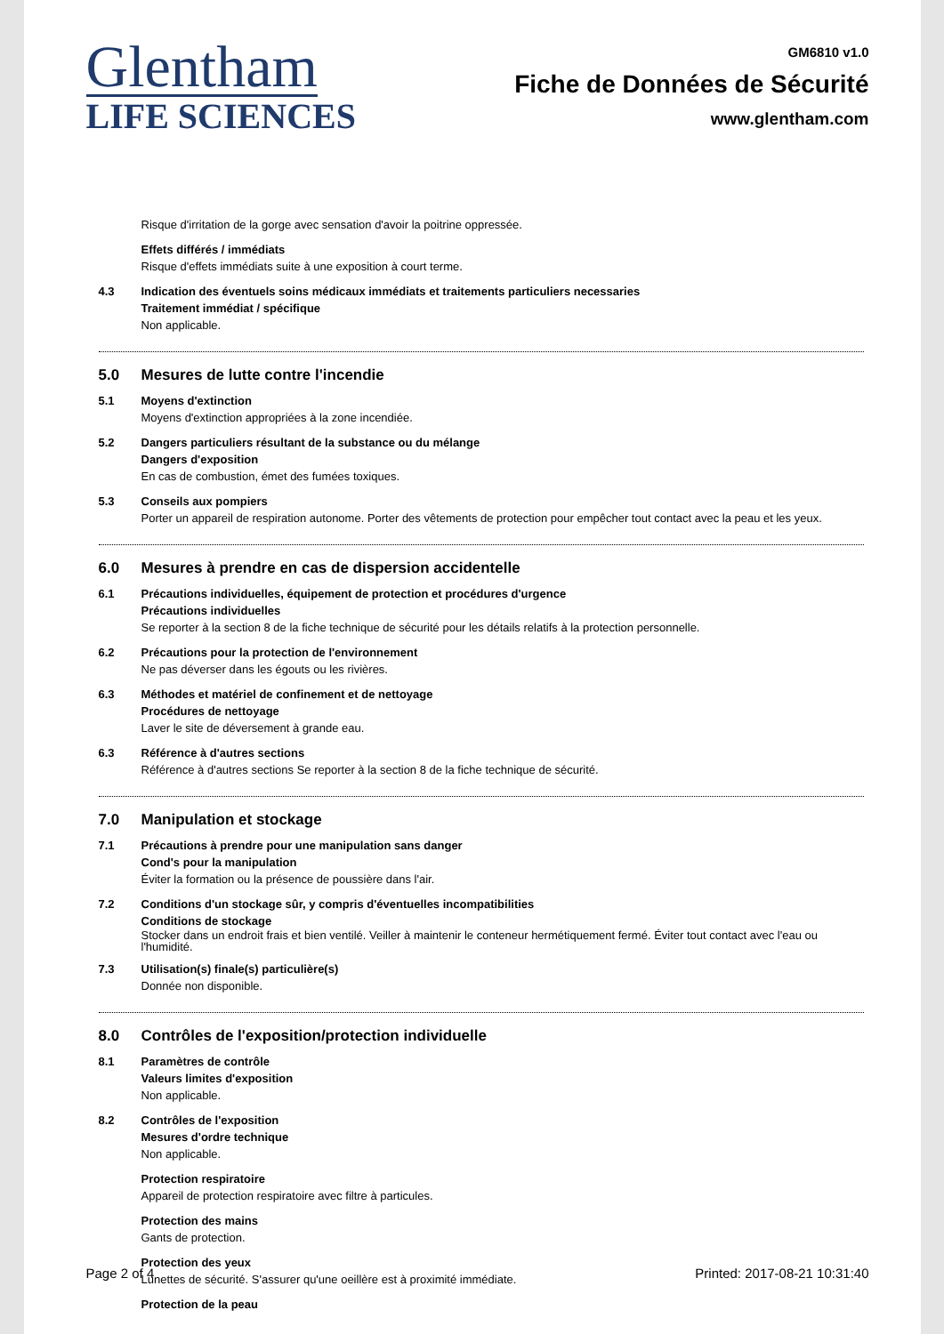Glentham
LIFE SCIENCES
GM6810 v1.0
Fiche de Données de Sécurité
www.glentham.com
Risque d'irritation de la gorge avec sensation d'avoir la poitrine oppressée.
Effets différés / immédiats
Risque d'effets immédiats suite à une exposition à court terme.
4.3 Indication des éventuels soins médicaux immédiats et traitements particuliers necessaries
Traitement immédiat / spécifique
Non applicable.
5.0 Mesures de lutte contre l'incendie
5.1 Moyens d'extinction
Moyens d'extinction appropriées à la zone incendiée.
5.2 Dangers particuliers résultant de la substance ou du mélange
Dangers d'exposition
En cas de combustion, émet des fumées toxiques.
5.3 Conseils aux pompiers
Porter un appareil de respiration autonome. Porter des vêtements de protection pour empêcher tout contact avec la peau et les yeux.
6.0 Mesures à prendre en cas de dispersion accidentelle
6.1 Précautions individuelles, équipement de protection et procédures d'urgence
Précautions individuelles
Se reporter à la section 8 de la fiche technique de sécurité pour les détails relatifs à la protection personnelle.
6.2 Précautions pour la protection de l'environnement
Ne pas déverser dans les égouts ou les rivières.
6.3 Méthodes et matériel de confinement et de nettoyage
Procédures de nettoyage
Laver le site de déversement à grande eau.
6.3 Référence à d'autres sections
Référence à d'autres sections Se reporter à la section 8 de la fiche technique de sécurité.
7.0 Manipulation et stockage
7.1 Précautions à prendre pour une manipulation sans danger
Cond's pour la manipulation
Éviter la formation ou la présence de poussière dans l'air.
7.2 Conditions d'un stockage sûr, y compris d'éventuelles incompatibilities
Conditions de stockage
Stocker dans un endroit frais et bien ventilé. Veiller à maintenir le conteneur hermétiquement fermé. Éviter tout contact avec l'eau ou l'humidité.
7.3 Utilisation(s) finale(s) particulière(s)
Donnée non disponible.
8.0 Contrôles de l'exposition/protection individuelle
8.1 Paramètres de contrôle
Valeurs limites d'exposition
Non applicable.
8.2 Contrôles de l'exposition
Mesures d'ordre technique
Non applicable.
Protection respiratoire
Appareil de protection respiratoire avec filtre à particules.
Protection des mains
Gants de protection.
Protection des yeux
Lunettes de sécurité. S'assurer qu'une oeillère est à proximité immédiate.
Protection de la peau
Page 2 of 4 Printed: 2017-08-21 10:31:40